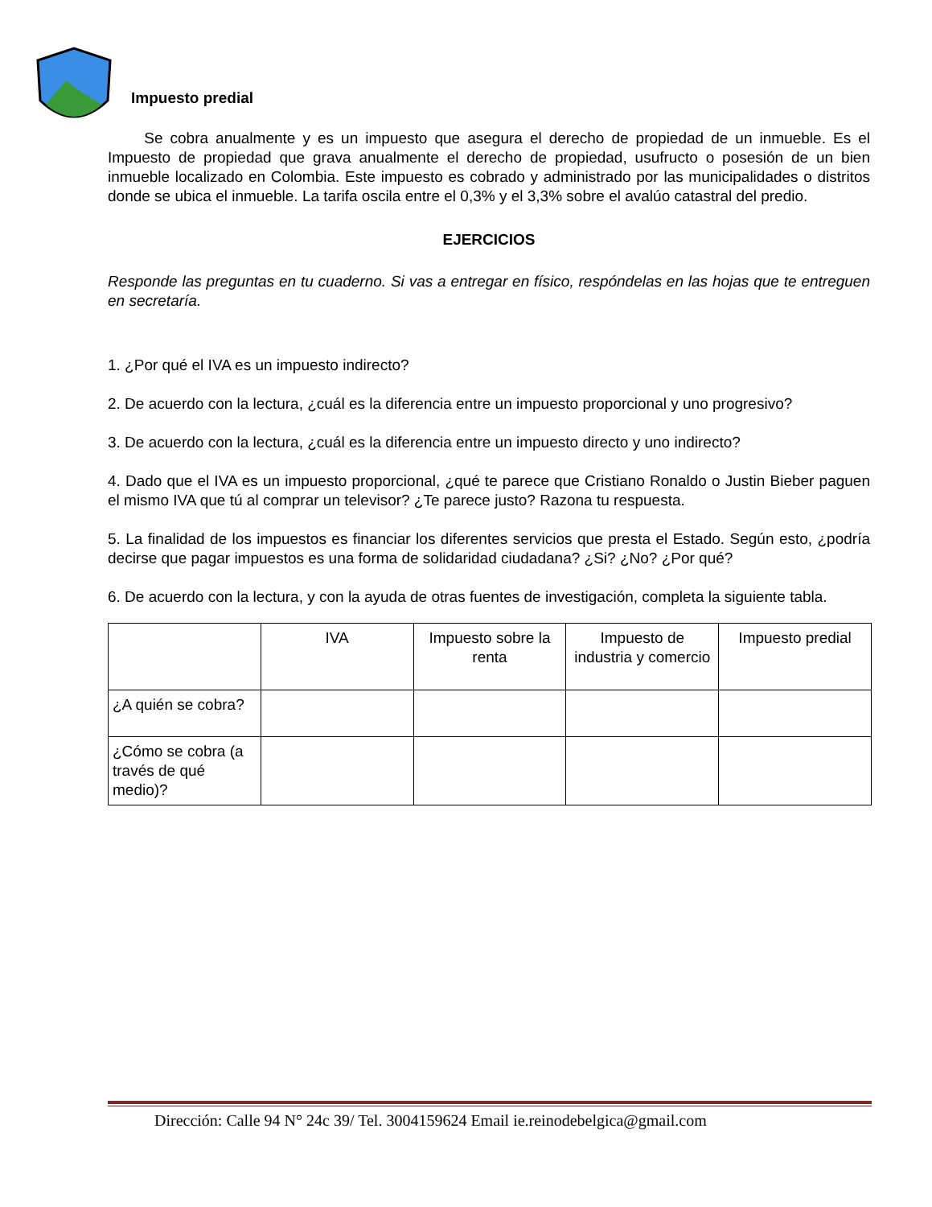Impuesto predial
Se cobra anualmente y es un impuesto que asegura el derecho de propiedad de un inmueble. Es el Impuesto de propiedad que grava anualmente el derecho de propiedad, usufructo o posesión de un bien inmueble localizado en Colombia. Este impuesto es cobrado y administrado por las municipalidades o distritos donde se ubica el inmueble. La tarifa oscila entre el 0,3% y el 3,3% sobre el avalúo catastral del predio.
EJERCICIOS
Responde las preguntas en tu cuaderno. Si vas a entregar en físico, respóndelas en las hojas que te entreguen en secretaría.
1. ¿Por qué el IVA es un impuesto indirecto?
2. De acuerdo con la lectura, ¿cuál es la diferencia entre un impuesto proporcional y uno progresivo?
3. De acuerdo con la lectura, ¿cuál es la diferencia entre un impuesto directo y uno indirecto?
4. Dado que el IVA es un impuesto proporcional, ¿qué te parece que Cristiano Ronaldo o Justin Bieber paguen el mismo IVA que tú al comprar un televisor? ¿Te parece justo? Razona tu respuesta.
5. La finalidad de los impuestos es financiar los diferentes servicios que presta el Estado. Según esto, ¿podría decirse que pagar impuestos es una forma de solidaridad ciudadana? ¿Si? ¿No? ¿Por qué?
6. De acuerdo con la lectura, y con la ayuda de otras fuentes de investigación, completa la siguiente tabla.
| | IVA | Impuesto sobre la renta | Impuesto de industria y comercio | Impuesto predial |
| --- | --- | --- | --- | --- |
| ¿A quién se cobra? | | | | |
| ¿Cómo se cobra (a través de qué medio)? | | | | |
Dirección: Calle 94 N° 24c 39/ Tel. 3004159624 Email ie.reinodebelgica@gmail.com